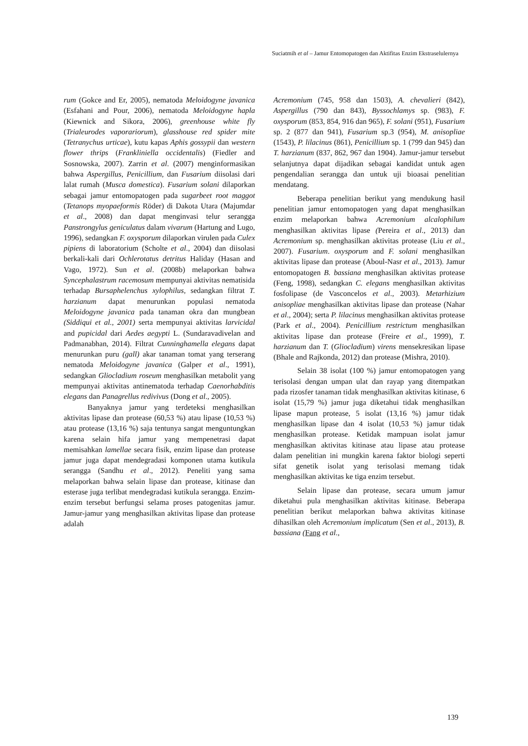Suciatmih et al – Jamur Entomopatogen dan Aktifitas Enzim Ekstraselulernya
rum (Gokce and Er, 2005), nematoda Meloidogyne javanica (Esfahani and Pour, 2006), nematoda Meloidogyne hapla (Kiewnick and Sikora, 2006), greenhouse white fly (Trialeurodes vaporariorum), glasshouse red spider mite (Tetranychus urticae), kutu kapas Aphis gossypii dan western flower thrips (Frankliniella occidentalis) (Fiedler and Sosnowska, 2007). Zarrin et al. (2007) menginformasikan bahwa Aspergillus, Penicillium, dan Fusarium diisolasi dari lalat rumah (Musca domestica). Fusarium solani dilaporkan sebagai jamur entomopatogen pada sugarbeet root maggot (Tetanops myopaeformis Röder) di Dakota Utara (Majumdar et al., 2008) dan dapat menginvasi telur serangga Panstrongylus geniculatus dalam vivarum (Hartung and Lugo, 1996), sedangkan F. oxysporum dilaporkan virulen pada Culex pipiens di laboratorium (Scholte et al., 2004) dan diisolasi berkali-kali dari Ochlerotatus detritus Haliday (Hasan and Vago, 1972). Sun et al. (2008b) melaporkan bahwa Syncephalastrum racemosum mempunyai aktivitas nematisida terhadap Bursaphelenchus xylophilus, sedangkan filtrat T. harzianum dapat menurunkan populasi nematoda Meloidogyne javanica pada tanaman okra dan mungbean (Siddiqui et al., 2001) serta mempunyai aktivitas larvicidal and pupicidal dari Aedes aegypti L. (Sundaravadivelan and Padmanabhan, 2014). Filtrat Cunninghamella elegans dapat menurunkan puru (gall) akar tanaman tomat yang terserang nematoda Meloidogyne javanica (Galper et al., 1991), sedangkan Gliocladium roseum menghasilkan metabolit yang mempunyai aktivitas antinematoda terhadap Caenorhabditis elegans dan Panagrellus redivivus (Dong et al., 2005).
Banyaknya jamur yang terdeteksi menghasilkan aktivitas lipase dan protease (60,53 %) atau lipase (10,53 %) atau protease (13,16 %) saja tentunya sangat menguntungkan karena selain hifa jamur yang mempenetrasi dapat memisahkan lamellae secara fisik, enzim lipase dan protease jamur juga dapat mendegradasi komponen utama kutikula serangga (Sandhu et al., 2012). Peneliti yang sama melaporkan bahwa selain lipase dan protease, kitinase dan esterase juga terlibat mendegradasi kutikula serangga. Enzim-enzim tersebut berfungsi selama proses patogenitas jamur. Jamur-jamur yang menghasilkan aktivitas lipase dan protease adalah
Acremonium (745, 958 dan 1503), A. chevalieri (842), Aspergillus (790 dan 843), Byssochlamys sp. (983), F. oxysporum (853, 854, 916 dan 965), F. solani (951), Fusarium sp. 2 (877 dan 941), Fusarium sp.3 (954), M. anisopliae (1543), P. lilacinus (861), Penicillium sp. 1 (799 dan 945) dan T. harzianum (837, 862, 967 dan 1904). Jamur-jamur tersebut selanjutnya dapat dijadikan sebagai kandidat untuk agen pengendalian serangga dan untuk uji bioasai penelitian mendatang.
Beberapa penelitian berikut yang mendukung hasil penelitian jamur entomopatogen yang dapat menghasilkan enzim melaporkan bahwa Acremonium alcalophilum menghasilkan aktivitas lipase (Pereira et al., 2013) dan Acremonium sp. menghasilkan aktivitas protease (Liu et al., 2007). Fusarium. oxysporum and F. solani menghasilkan aktivitas lipase dan protease (Aboul-Nasr et al., 2013). Jamur entomopatogen B. bassiana menghasilkan aktivitas protease (Feng, 1998), sedangkan C. elegans menghasilkan aktivitas fosfolipase (de Vasconcelos et al., 2003). Metarhizium anisopliae menghasilkan aktivitas lipase dan protease (Nahar et al., 2004); serta P. lilacinus menghasilkan aktivitas protease (Park et al., 2004). Penicillium restrictum menghasilkan aktivitas lipase dan protease (Freire et al., 1999), T. harzianum dan T. (Gliocladium) virens mensekresikan lipase (Bhale and Rajkonda, 2012) dan protease (Mishra, 2010).
Selain 38 isolat (100 %) jamur entomopatogen yang terisolasi dengan umpan ulat dan rayap yang ditempatkan pada rizosfer tanaman tidak menghasilkan aktivitas kitinase, 6 isolat (15,79 %) jamur juga diketahui tidak menghasilkan lipase mapun protease, 5 isolat (13,16 %) jamur tidak menghasilkan lipase dan 4 isolat (10,53 %) jamur tidak menghasilkan protease. Ketidak mampuan isolat jamur menghasilkan aktivitas kitinase atau lipase atau protease dalam penelitian ini mungkin karena faktor biologi seperti sifat genetik isolat yang terisolasi memang tidak menghasilkan aktivitas ke tiga enzim tersebut.
Selain lipase dan protease, secara umum jamur diketahui pula menghasilkan aktivitas kitinase. Beberapa penelitian berikut melaporkan bahwa aktivitas kitinase dihasilkan oleh Acremonium implicatum (Sen et al., 2013), B. bassiana (Fang et al.,
139